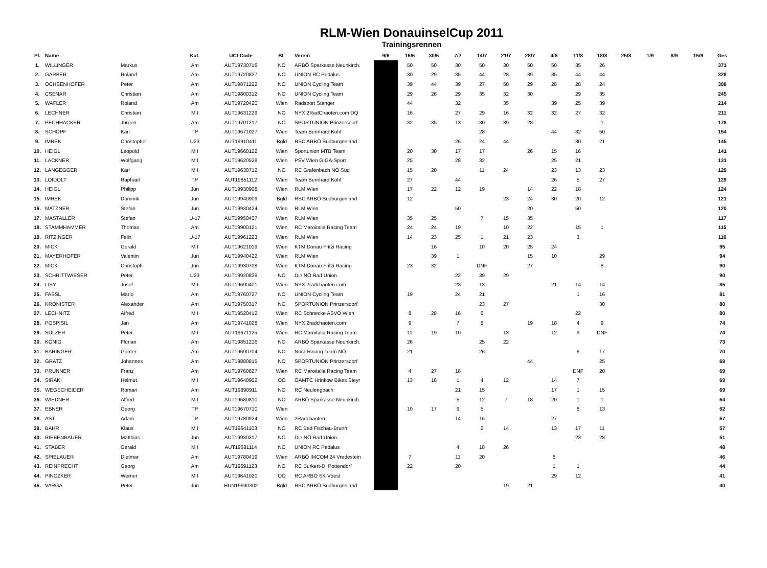RLM-Wien DonauinselCup 2011
Trainingsrennen
| Pl. | Name | | Kat. | UCI-Code | BL | Verein | 9/6 | 16/6 | 30/6 | 7/7 | 14/7 | 21/7 | 28/7 | 4/8 | 11/8 | 18/8 | 25/8 | 1/9 | 8/9 | 15/9 | Ges |
| --- | --- | --- | --- | --- | --- | --- | --- | --- | --- | --- | --- | --- | --- | --- | --- | --- | --- | --- | --- | --- | --- |
| 1. | WILLINGER | Markus | Am | AUT19730716 | NÖ | ARBÖ Sparkasse Neunkirch. | | 50 | 50 | 30 | 50 | 30 | 50 | 50 | 35 | 26 | | | | | 371 |
| 2. | GARBER | Roland | Am | AUT19720827 | NÖ | UNION RC Pedalus | | 30 | 29 | 35 | 44 | 28 | 39 | 35 | 44 | 44 | | | | | 328 |
| 3. | OCHSENHOFER | Peter | Am | AUT19871222 | NÖ | UNION Cycling Team | | 39 | 44 | 39 | 27 | 50 | 29 | 28 | 28 | 24 | | | | | 308 |
| 4. | CSENAR | Christian | Am | AUT19800312 | NÖ | UNION Cycling Team | | 29 | 26 | 29 | 35 | 32 | 30 | | 29 | 35 | | | | | 245 |
| 5. | WAFLER | Roland | Am | AUT19720420 | Wien | Radsport Stanger | | 44 | | 32 | | 35 | | 39 | 25 | 39 | | | | | 214 |
| 6. | LECHNER | Christian | M I | AUT19631229 | NÖ | NYX 2RadChaoten.com DQ | | 16 | | 27 | 29 | 16 | 32 | 32 | 27 | 32 | | | | | 211 |
| 7. | PECHHACKER | Jürgen | Am | AUT19701217 | NÖ | SPORTUNION Prinzersdorf | | 32 | 35 | 13 | 30 | 39 | 28 | | | 1 | | | | | 178 |
| 8. | SCHÖPF | Karl | TP | AUT19671027 | Wien | Team Bernhard Kohl | | | | | 28 | | | 44 | 32 | 50 | | | | | 154 |
| 9. | IMREK | Christopher | U23 | AUT19910411 | Bgld | RSC ARBÖ Südburgenland | | | | 26 | 24 | 44 | | | 30 | 21 | | | | | 145 |
| 10. | HEIGL | Leopold | M I | AUT19660122 | Wien | Sportunion MTB Team | | 20 | 30 | 17 | 17 | | 26 | 15 | 16 | | | | | | 141 |
| 11. | LACKNER | Wolfgang | M I | AUT19620528 | Wien | PSV Wien GIGA-Sport | | 25 | | 28 | 32 | | | 25 | 21 | | | | | | 131 |
| 12. | LANGEGGER | Karl | M I | AUT19630712 | NÖ | RC Grafenbach NÖ Süd | | 15 | 20 | | 11 | 24 | | 23 | 13 | 23 | | | | | 129 |
| 13. | LOIDOLT | Raphael | TP | AUT19851112 | Wien | Team Bernhard Kohl | | 27 | | 44 | | | | 26 | 5 | 27 | | | | | 129 |
| 14. | HEIGL | Philipp | Jun | AUT19930908 | Wien | RLM Wien | | 17 | 22 | 12 | 19 | | 14 | 22 | 18 | | | | | | 124 |
| 15. | IMREK | Dominik | Jun | AUT19940909 | Bgld | RSC ARBÖ Südburgenland | | 12 | | | | 23 | 24 | 30 | 20 | 12 | | | | | 121 |
| 16. | MATZNER | Stefan | Jun | AUT19930424 | Wien | RLM Wien | | | | 50 | | | 20 | | 50 | | | | | | 120 |
| 17. | MASTALLER | Stefan | U-17 | AUT19950407 | Wien | RLM Wien | | 35 | 25 | | 7 | 15 | 35 | | | | | | | | 117 |
| 18. | STAMMHAMMER | Thomas | Am | AUT19900121 | Wien | RC Maroitalia Racing Team | | 24 | 24 | 19 | | 10 | 22 | | 15 | 1 | | | | | 115 |
| 19. | RITZINGER | Felix | U-17 | AUT19961223 | Wien | RLM Wien | | 14 | 23 | 25 | 1 | 21 | 23 | | 3 | | | | | | 110 |
| 20. | MICK | Gerald | M I | AUT19621019 | Wien | KTM Donau Fritzi Racing | | | 16 | | 10 | 20 | 25 | 24 | | | | | | | 95 |
| 21. | MAYERHOFER | Valentin | Jun | AUT19940422 | Wien | RLM Wien | | | 39 | 1 | | | 15 | 10 | | 29 | | | | | 94 |
| 22. | MICK | Christoph | Jun | AUT19930708 | Wien | KTM Donau Fritzi Racing | | 23 | 32 | | DNF | | 27 | | | 8 | | | | | 90 |
| 23. | SCHRITTWIESER | Peter | U23 | AUT19920829 | NÖ | Die NÖ Rad Union | | | | 22 | 39 | 29 | | | | | | | | | 90 |
| 24. | LISY | Josef | M I | AUT19690401 | Wien | NYX 2radchaoten.com | | | | 23 | 13 | | | 21 | 14 | 14 | | | | | 85 |
| 25. | FASSL | Mario | Am | AUT19760727 | NÖ | UNION Cycling Team | | 19 | | 24 | 21 | | | | 1 | 16 | | | | | 81 |
| 26. | KRONISTER | Alexander | Am | AUT19750317 | NÖ | SPORTUNION Prinzersdorf | | | | | 23 | 27 | | | | 30 | | | | | 80 |
| 27. | LECHNITZ | Alfred | M I | AUT19520412 | Wien | RC Schnecke ASVÖ Wien | | 8 | 28 | 16 | 6 | | | | 22 | | | | | | 80 |
| 28. | POSPISIL | Jan | Am | AUT19741028 | Wien | NYX 2radchaoten.com | | 9 | | 7 | 8 | | 19 | 18 | 4 | 9 | | | | | 74 |
| 29. | SULZER | Peter | M I | AUT19671125 | Wien | RC Maroitalia Racing Team | | 11 | 19 | 10 | | 13 | | 12 | 9 | DNF | | | | | 74 |
| 30. | KÖNIG | Florian | Am | AUT19851216 | NÖ | ARBÖ Sparkasse Neunkirch. | | 26 | | | 25 | 22 | | | | | | | | | 73 |
| 31. | BARINGER | Günter | Am | AUT19690704 | NÖ | Nora Racing Team NÖ | | 21 | | | 26 | | | | 6 | 17 | | | | | 70 |
| 32. | GRATZ | Johannes | Am | AUT19880815 | NÖ | SPORTUNION Prinzersdorf | | | | | | | 44 | | | 25 | | | | | 69 |
| 33. | PRUNNER | Franz | Am | AUT19760827 | Wien | RC Maroitalia Racing Team | | 4 | 27 | 18 | | | | | DNF | 20 | | | | | 69 |
| 34. | SIRAKI | Helmut | M I | AUT19640902 | OÖ | ÖAMTC Hrinkow Bikes Steyr | | 13 | 18 | 1 | 4 | 12 | | 14 | 7 | | | | | | 69 |
| 35. | WEGSCHEIDER | Roman | Am | AUT19890911 | NÖ | RC Neulengbach | | | | 21 | 15 | | | 17 | 1 | 15 | | | | | 69 |
| 36. | WIEDNER | Alfred | M I | AUT19680810 | NÖ | ARBÖ Sparkasse Neunkirch. | | | | 5 | 12 | 7 | 18 | 20 | 1 | 1 | | | | | 64 |
| 37. | EBNER | Georg | TP | AUT19670710 | Wien | | | 10 | 17 | 9 | 5 | | | | 8 | 13 | | | | | 62 |
| 38. | AST | Adam | TP | AUT19780924 | Wien | 2Radchaoten | | | | 14 | 16 | | | 27 | | | | | | | 57 |
| 39. | BAHR | Klaus | M I | AUT19641103 | NÖ | RC Bad Fischau-Brunn | | | | | 2 | 14 | | 13 | 17 | 11 | | | | | 57 |
| 40. | RIEBENBAUER | Matthias | Jun | AUT19930317 | NÖ | Die NÖ Rad Union | | | | | | | | | 23 | 28 | | | | | 51 |
| 41. | STABER | Gerald | M I | AUT19681114 | NÖ | UNION RC Pedalus | | | | 4 | 18 | 26 | | | | | | | | | 48 |
| 42. | SPIELAUER | Dietmar | Am | AUT19780419 | Wien | ARBÖ IMCOM 24 Vredestein | | 7 | | 11 | 20 | | | 8 | | | | | | | 46 |
| 43. | REINPRECHT | Georg | Am | AUT19691123 | NÖ | RC Burkert-D. Pottendorf | | 22 | | 20 | | | | 1 | 1 | | | | | | 44 |
| 44. | PINCZKER | Werner | M I | AUT19641020 | OÖ | RC ARBÖ SK Vöest | | | | | | | | 29 | 12 | | | | | | 41 |
| 45. | VARGA | Peter | Jun | HUN19930302 | Bgld | RSC ARBÖ Südburgenland | | | | | | 19 | 21 | | | | | | | | 40 |